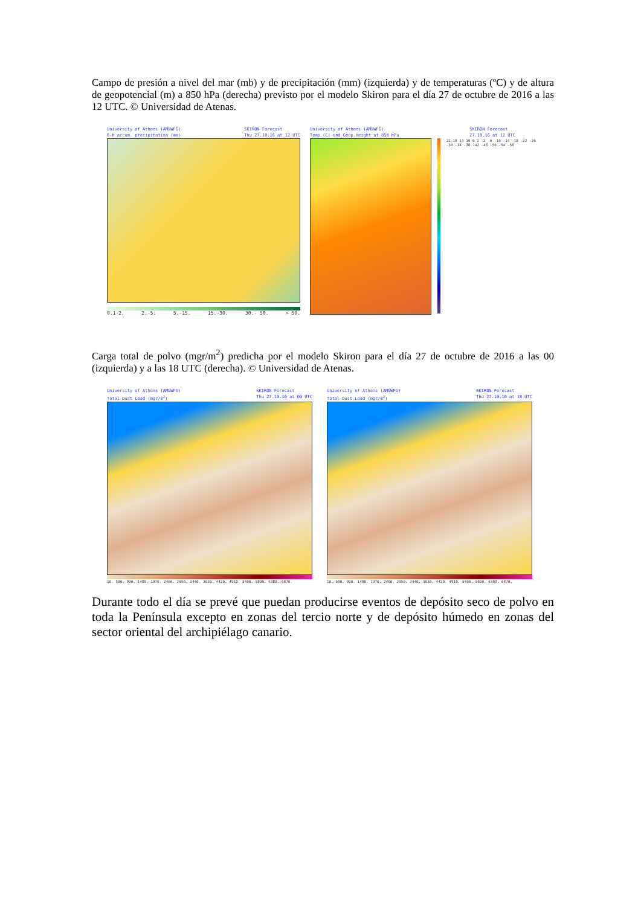Campo de presión a nivel del mar (mb) y de precipitación (mm) (izquierda) y de temperaturas (ºC) y de altura de geopotencial (m) a 850 hPa (derecha) previsto por el modelo Skiron para el día 27 de octubre de 2016 a las 12 UTC. © Universidad de Atenas.
University of Athens (AM&WFG)
6-h accum. precipitation (mm) SKIRON Forecast
Thu 27.10.16 at 12 UTC
0.1-2. 2.-5. 5.-15. 15.-30. 30.- 50. > 50.
University of Athens (AM&WFG)
Temp.(C) and Geop.Height at 850 hPa SKIRON Forecast
27.10.16 at 12 UTC
22 18 14 10 6 2 -2 -6 -10 -14 -18 -22 -26 -30 -34 -38 -42 -46 -50 -54 -58
Carga total de polvo (mgr/m<sup>2</sup>) predicha por el modelo Skiron para el día 27 de octubre de 2016 a las 00 (izquierda) y a las 18 UTC (derecha). © Universidad de Atenas.
University of Athens (AM&WFG)
Total Dust Load (mgr/m<sup>2</sup>) SKIRON Forecast
Thu 27.10.16 at 00 UTC
10. 500. 990. 1480. 1970. 2460. 2950. 3440. 3930. 4420. 4910. 5400. 5890. 6380. 6870.
University of Athens (AM&WFG)
Total Dust Load (mgr/m<sup>2</sup>) SKIRON Forecast
Thu 27.10.16 at 18 UTC
10. 500. 990. 1480. 1970. 2460. 2950. 3440. 3930. 4420. 4910. 5400. 5890. 6380. 6870.
Durante todo el día se prevé que puedan producirse eventos de depósito seco de polvo en toda la Península excepto en zonas del tercio norte y de depósito húmedo en zonas del sector oriental del archipiélago canario.